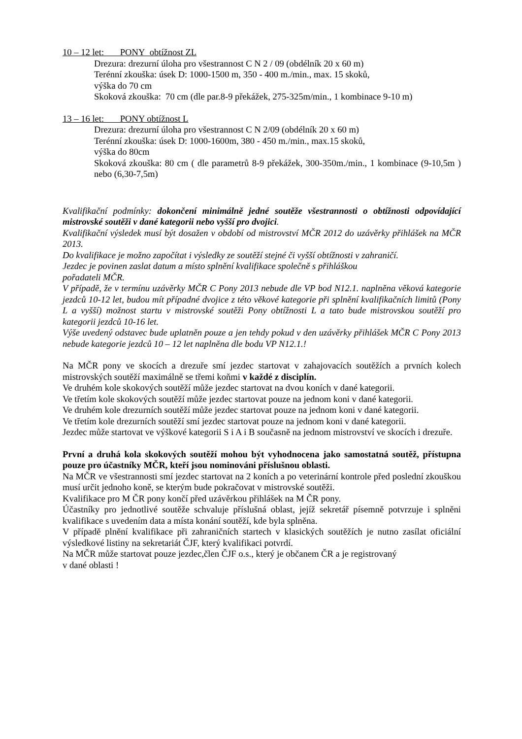10 – 12 let: PONY obtížnost ZL
Drezura: drezurní úloha pro všestrannost C N 2 / 09 (obdélník 20 x 60 m)
Terénní zkouška: úsek D: 1000-1500 m, 350 - 400 m./min., max. 15 skoků,
výška do 70 cm
Skoková zkouška: 70 cm (dle par.8-9 překážek, 275-325m/min., 1 kombinace 9-10 m)
13 – 16 let: PONY obtížnost L
Drezura: drezurní úloha pro všestrannost C N 2/09 (obdélník 20 x 60 m)
Terénní zkouška: úsek D: 1000-1600m, 380 - 450 m./min., max.15 skoků,
výška do 80cm
Skoková zkouška: 80 cm ( dle parametrů 8-9 překážek, 300-350m./min., 1 kombinace (9-10,5m ) nebo (6,30-7,5m)
Kvalifikační podmínky: dokončení minimálně jedné soutěže všestrannosti o obtížnosti odpovídající mistrovské soutěži v dané kategorii nebo vyšší pro dvojici.
Kvalifikační výsledek musí být dosažen v období od mistrovství MČR 2012 do uzávěrky přihlášek na MČR 2013.
Do kvalifikace je možno započítat i výsledky ze soutěží stejné či vyšší obtížnosti v zahraničí.
Jezdec je povinen zaslat datum a místo splnění kvalifikace společně s přihláškou
pořadateli MČR.
V případě, že v termínu uzávěrky MČR C Pony 2013 nebude dle VP bod N12.1. naplněna věková kategorie jezdců 10-12 let, budou mít případné dvojice z této věkové kategorie při splnění kvalifikačních limitů (Pony L a vyšší) možnost startu v mistrovské soutěži Pony obtížnosti L a tato bude mistrovskou soutěží pro kategorii jezdců 10-16 let.
Výše uvedený odstavec bude uplatněn pouze a jen tehdy pokud v den uzávěrky přihlášek MČR C Pony 2013 nebude kategorie jezdců 10 – 12 let naplněna dle bodu VP N12.1.!
Na MČR pony ve skocích a drezuře smí jezdec startovat v zahajovacích soutěžích a prvních kolech mistrovských soutěží maximálně se třemi koňmi v každé z disciplín.
Ve druhém kole skokových soutěží může jezdec startovat na dvou koních v dané kategorii.
Ve třetím kole skokových soutěží může jezdec startovat pouze na jednom koni v dané kategorii.
Ve druhém kole drezurních soutěží může jezdec startovat pouze na jednom koni v dané kategorii.
Ve třetím kole drezurních soutěží smí jezdec startovat pouze na jednom koni v dané kategorii.
Jezdec může startovat ve výškové kategorii S i A i B současně na jednom mistrovství ve skocích i drezuře.
První a druhá kola skokových soutěží mohou být vyhodnocena jako samostatná soutěž, přístupna pouze pro účastníky MČR, kteří jsou nominováni příslušnou oblasti.
Na MČR ve všestrannosti smí jezdec startovat na 2 koních a po veterinární kontrole před poslední zkouškou musí určit jednoho koně, se kterým bude pokračovat v mistrovské soutěži.
Kvalifikace pro M ČR pony končí před uzávěrkou přihlášek na M ČR pony.
Účastníky pro jednotlivé soutěže schvaluje příslušná oblast, jejíž sekretář písemně potvrzuje i splněni kvalifikace s uvedením data a místa konání soutěží, kde byla splněna.
V případě plnění kvalifikace při zahraničních startech v klasických soutěžích je nutno zasílat oficiální výsledkové listiny na sekretariát ČJF, který kvalifikaci potvrdí.
Na MČR může startovat pouze jezdec,člen ČJF o.s., který je občanem ČR a je registrovaný
v dané oblasti !